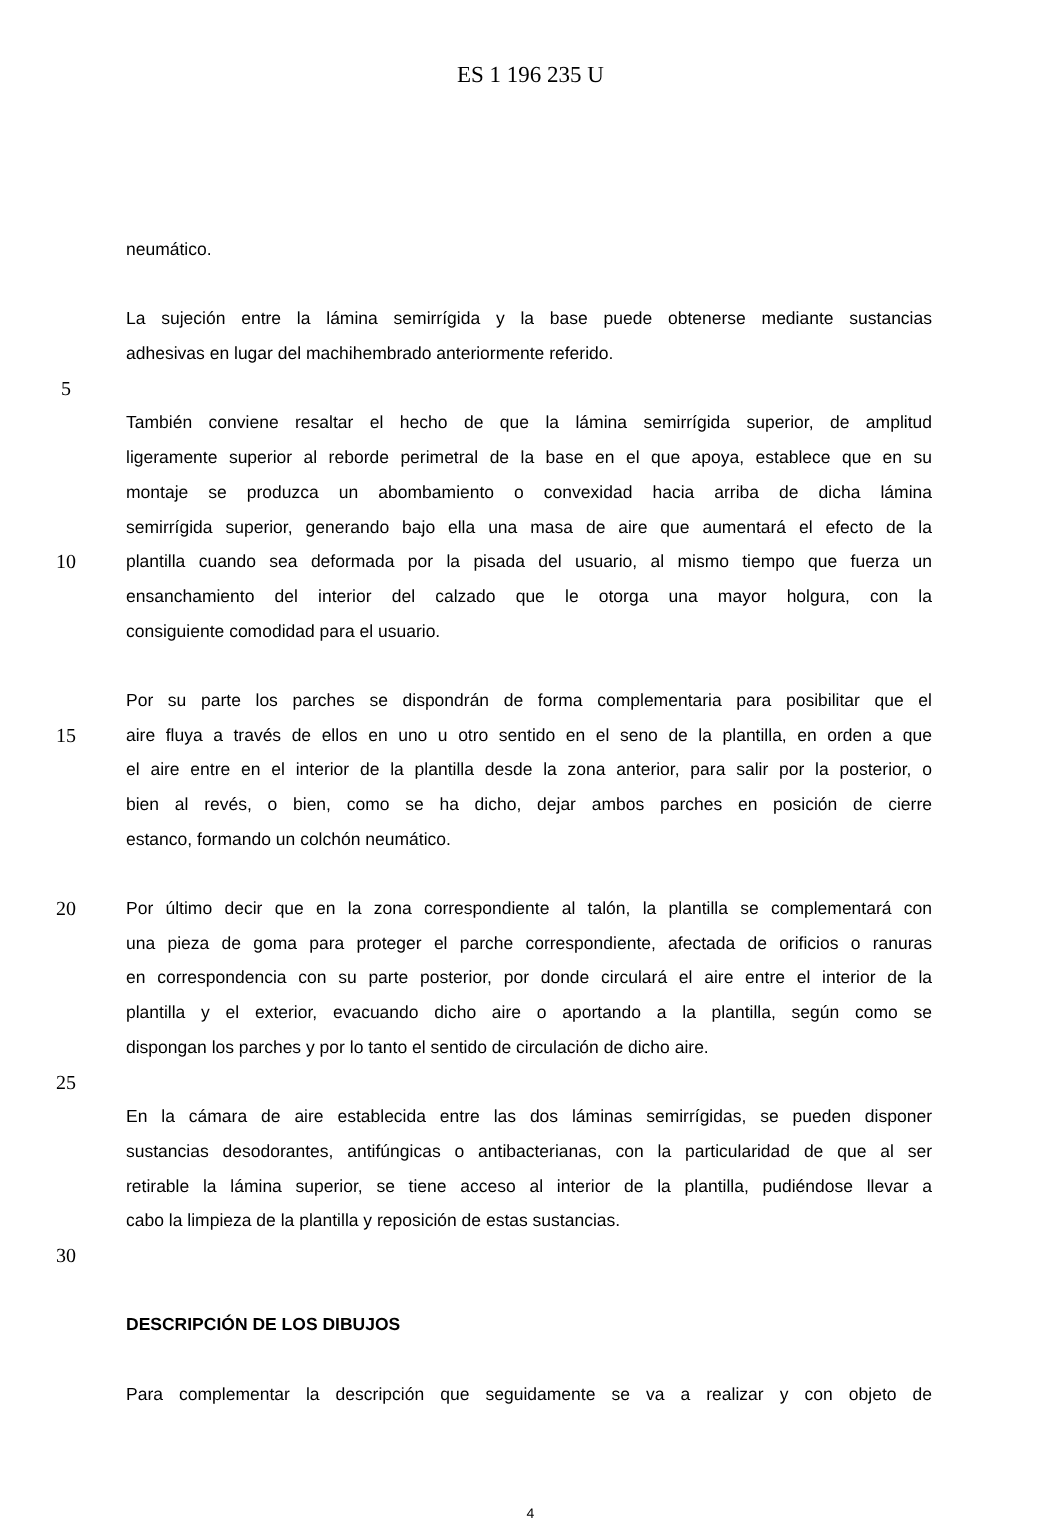ES 1 196 235 U
neumático.
La sujeción entre la lámina semirrígida y la base puede obtenerse mediante sustancias
adhesivas en lugar del machihembrado anteriormente referido.
5
También conviene resaltar el hecho de que la lámina semirrígida superior, de amplitud
ligeramente superior al reborde perimetral de la base en el que apoya, establece que en su
montaje se produzca un abombamiento o convexidad hacia arriba de dicha lámina
semirrígida superior, generando bajo ella una masa de aire que aumentará el efecto de la
10 plantilla cuando sea deformada por la pisada del usuario, al mismo tiempo que fuerza un
ensanchamiento del interior del calzado que le otorga una mayor holgura, con la
consiguiente comodidad para el usuario.
Por su parte los parches se dispondrán de forma complementaria para posibilitar que el
15 aire fluya a través de ellos en uno u otro sentido en el seno de la plantilla, en orden a que
el aire entre en el interior de la plantilla desde la zona anterior, para salir por la posterior, o
bien al revés, o bien, como se ha dicho, dejar ambos parches en posición de cierre
estanco, formando un colchón neumático.
20 Por último decir que en la zona correspondiente al talón, la plantilla se complementará con
una pieza de goma para proteger el parche correspondiente, afectada de orificios o ranuras
en correspondencia con su parte posterior, por donde circulará el aire entre el interior de la
plantilla y el exterior, evacuando dicho aire o aportando a la plantilla, según como se
dispongan los parches y por lo tanto el sentido de circulación de dicho aire.
25
En la cámara de aire establecida entre las dos láminas semirrígidas, se pueden disponer
sustancias desodorantes, antifúngicas o antibacterianas, con la particularidad de que al ser
retirable la lámina superior, se tiene acceso al interior de la plantilla, pudiéndose llevar a
cabo la limpieza de la plantilla y reposición de estas sustancias.
30
DESCRIPCIÓN DE LOS DIBUJOS
Para complementar la descripción que seguidamente se va a realizar y con objeto de
4